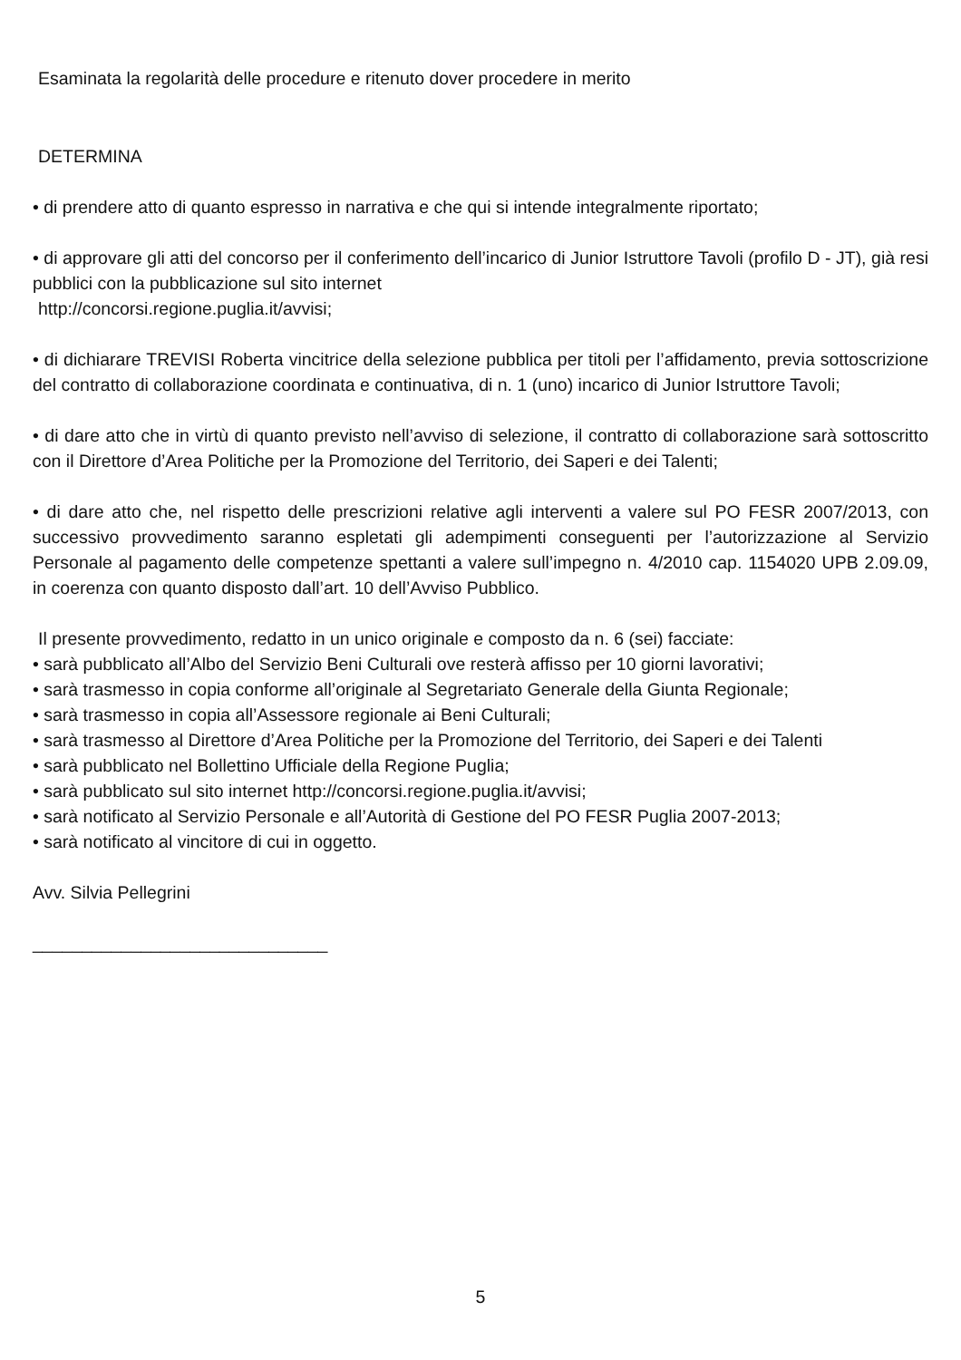Esaminata la regolarità delle procedure e ritenuto dover procedere in merito
DETERMINA
• di prendere atto di quanto espresso in narrativa e che qui si intende integralmente riportato;
• di approvare gli atti del concorso per il conferimento dell’incarico di Junior Istruttore Tavoli (profilo D - JT), già resi pubblici con la pubblicazione sul sito internet
http://concorsi.regione.puglia.it/avvisi;
• di dichiarare TREVISI Roberta vincitrice della selezione pubblica per titoli per l’affidamento, previa sottoscrizione del contratto di collaborazione coordinata e continuativa, di n. 1 (uno) incarico di Junior Istruttore Tavoli;
• di dare atto che in virtù di quanto previsto nell’avviso di selezione, il contratto di collaborazione sarà sottoscritto con il Direttore d’Area Politiche per la Promozione del Territorio, dei Saperi e dei Talenti;
• di dare atto che, nel rispetto delle prescrizioni relative agli interventi a valere sul PO FESR 2007/2013, con successivo provvedimento saranno espletati gli adempimenti conseguenti per l’autorizzazione al Servizio Personale al pagamento delle competenze spettanti a valere sull’impegno n. 4/2010 cap. 1154020 UPB 2.09.09, in coerenza con quanto disposto dall’art. 10 dell’Avviso Pubblico.
Il presente provvedimento, redatto in un unico originale e composto da n. 6 (sei) facciate:
• sarà pubblicato all’Albo del Servizio Beni Culturali ove resterà affisso per 10 giorni lavorativi;
• sarà trasmesso in copia conforme all’originale al Segretariato Generale della Giunta Regionale;
• sarà trasmesso in copia all’Assessore regionale ai Beni Culturali;
• sarà trasmesso al Direttore d’Area Politiche per la Promozione del Territorio, dei Saperi e dei Talenti
• sarà pubblicato nel Bollettino Ufficiale della Regione Puglia;
• sarà pubblicato sul sito internet http://concorsi.regione.puglia.it/avvisi;
• sarà notificato al Servizio Personale e all’Autorità di Gestione del PO FESR Puglia 2007-2013;
• sarà notificato al vincitore di cui in oggetto.
Avv. Silvia Pellegrini
______________________________
5